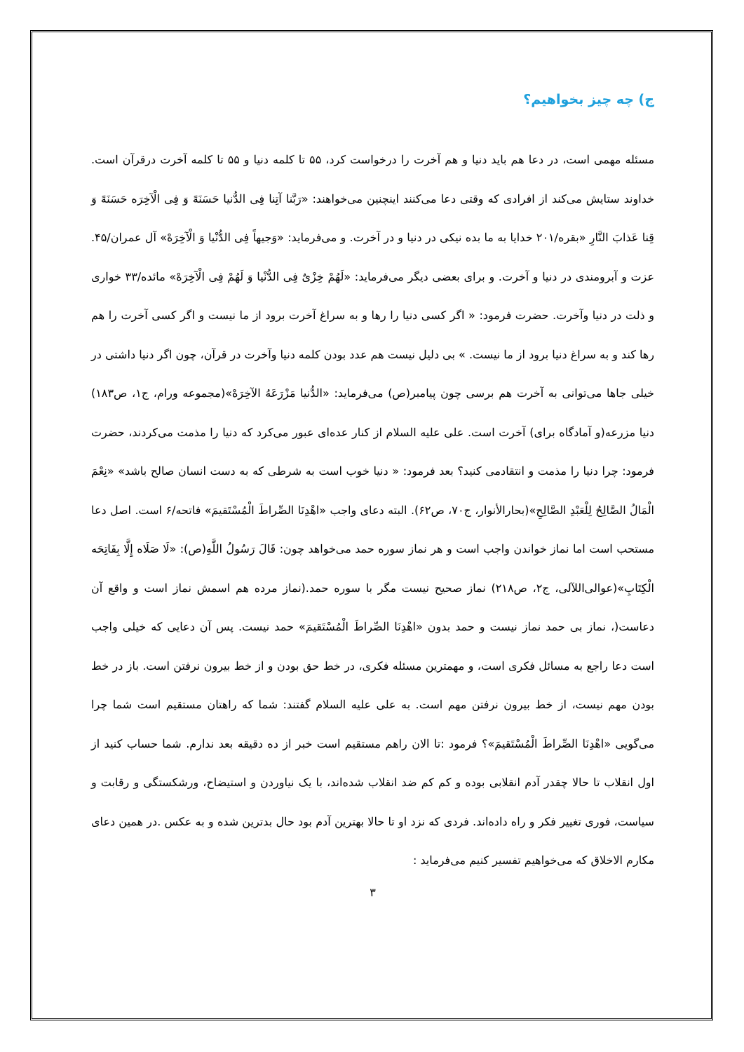ج) چه چیز بخواهیم؟
مسئله مهمی است، در دعا هم باید دنیا و هم آخرت را درخواست کرد، ۵۵ تا کلمه دنیا و ۵۵ تا کلمه آخرت درقرآن است. خداوند ستایش می‌کند از افرادی که وقتی دعا می‌کنند اینچنین می‌خواهند: «رَبَّنا آتِنا فِی الدُّنیا حَسَنَهً وَ فِی الْآخِرَه حَسَنَهً وَ قِنا عَذابَ النَّارِ «بقره/۲۰۱ خدایا به ما بده نیکی در دنیا و در آخرت. و می‌فرماید: «وَجیهاً فِی الدُّنْیا وَ الْآخِرَهْ» آل عمران/۴۵. عزت و آبرومندی در دنیا و آخرت. و برای بعضی دیگر می‌فرماید: «لَهُمْ خِزْیٌ فِی الدُّنْیا وَ لَهُمْ فِی الْآخِرَهْ» مائده/۳۳ خواری و ذلت در دنیا وآخرت. حضرت فرمود: « اگر کسی دنیا را رها و به سراغ آخرت برود از ما نیست و اگر کسی آخرت را هم رها کند و به سراغ دنیا برود از ما نیست. » بی دلیل نیست هم عدد بودن کلمه دنیا وآخرت در قرآن، چون اگر دنیا داشتی در خیلی جاها می‌توانی به آخرت هم برسی چون پیامبر(ص) می‌فرماید: «الدُّنیا مَزْرَعَهُ الآخِرَهْ»(مجموعه ورام، ج۱، ص۱۸۳) دنیا مزرعه(و آمادگاه برای) آخرت است. علی علیه السلام از کنار عده‌ای عبور می‌کرد که دنیا را مذمت می‌کردند، حضرت فرمود: چرا دنیا را مذمت و انتقادمی کنید؟ بعد فرمود: « دنیا خوب است به شرطی که به دست انسان صالح باشد» «نِعْمَ الْمَالُ الصَّالِحُ لِلْعَبْدِ الصَّالِحِ»(بحارالأنوار، ج۷۰، ص۶۲). البته دعای واجب «اهْدِنَا الصِّراطَ الْمُسْتَقیمَ» فاتحه/۶ است. اصل دعا مستحب است اما نماز خواندن واجب است و هر نماز سوره حمد می‌خواهد چون: قَالَ رَسُولُ اللَّهِ(ص): «لَا صَلَاه إِلَّا بِفَاتِحَه الْکِتَابِ»(عوالی‌اللآلی، ج۲، ص۲۱۸) نماز صحیح نیست مگر با سوره حمد.(نماز مرده هم اسمش نماز است و واقع آن دعاست(، نماز بی حمد نماز نیست و حمد بدون «اهْدِنَا الصِّراطَ الْمُسْتَقیمَ» حمد نیست. پس آن دعایی که خیلی واجب است دعا راجع به مسائل فکری است، و مهمترین مسئله فکری، در خط حق بودن و از خط بیرون نرفتن است. باز در خط بودن مهم نیست، از خط بیرون نرفتن مهم است. به علی علیه السلام گفتند: شما که راهتان مستقیم است شما چرا می‌گویی «اهْدِنَا الصِّراطَ الْمُسْتَقیمَ»؟ فرمود :تا الان راهم مستقیم است خبر از ده دقیقه بعد ندارم. شما حساب کنید از اول انقلاب تا حالا چقدر آدم انقلابی بوده و کم کم ضد انقلاب شده‌اند، با یک نیاوردن و استیضاح، ورشکستگی و رقابت و سیاست، فوری تغییر فکر و راه داده‌اند. فردی که نزد او تا حالا بهترین آدم بود حال بدترین شده و به عکس .در همین دعای مکارم الاخلاق که می‌خواهیم تفسیر کنیم می‌فرماید :
۳